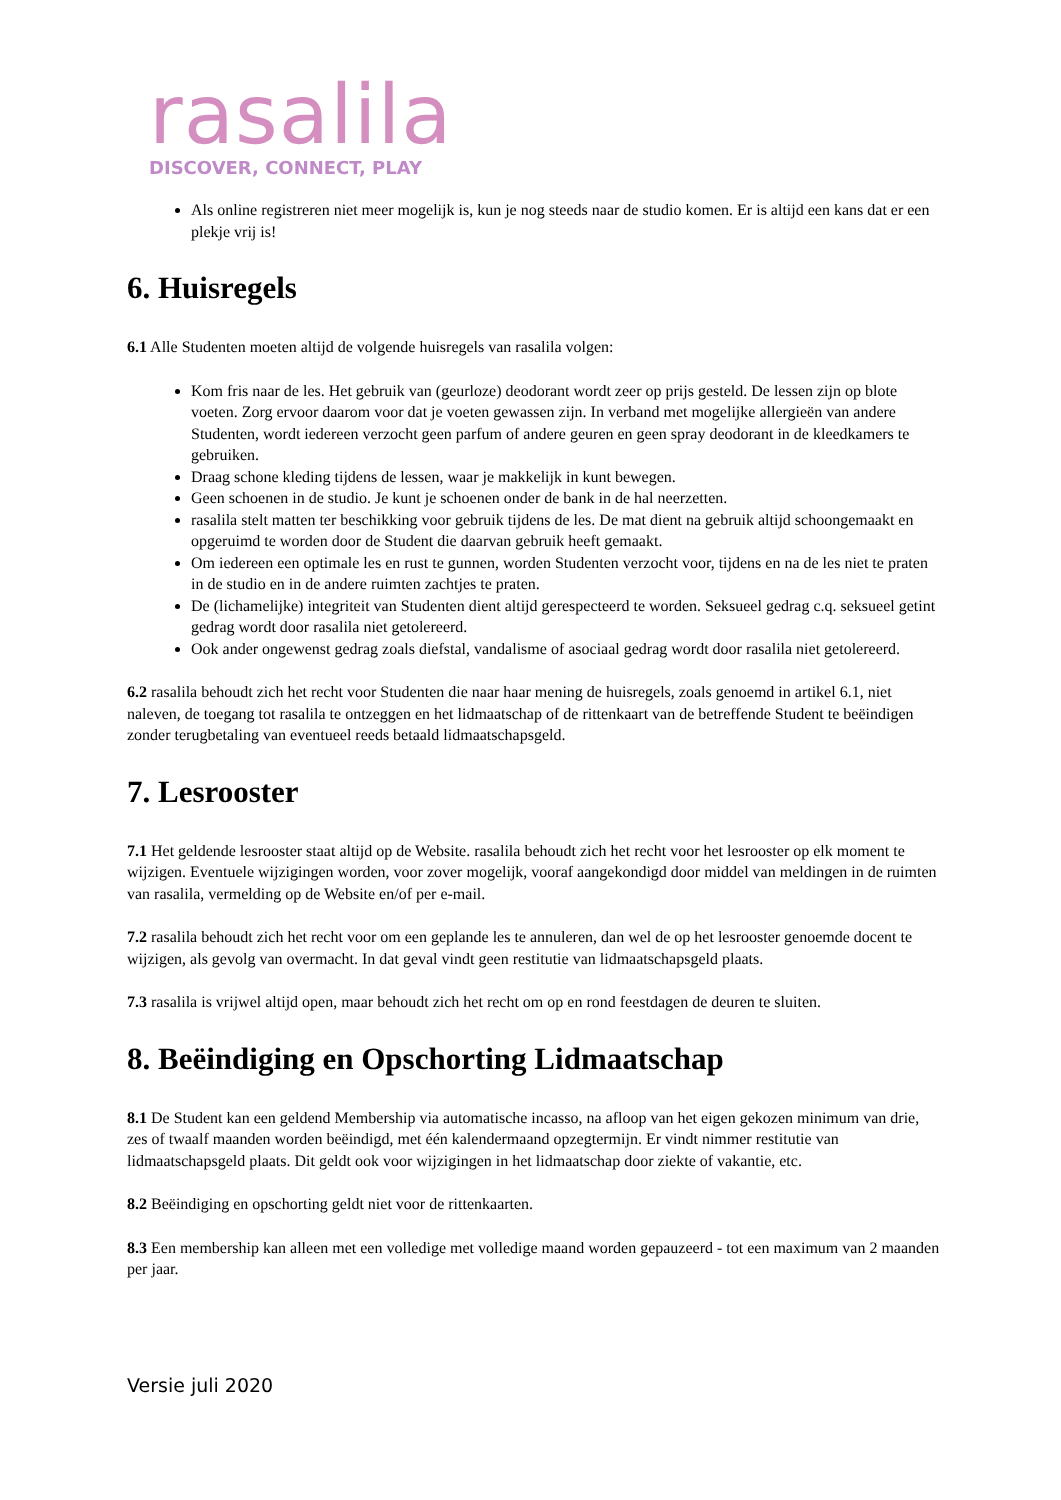rasalila
DISCOVER, CONNECT, PLAY
Als online registreren niet meer mogelijk is, kun je nog steeds naar de studio komen. Er is altijd een kans dat er een plekje vrij is!
6. Huisregels
6.1 Alle Studenten moeten altijd de volgende huisregels van rasalila volgen:
Kom fris naar de les. Het gebruik van (geurloze) deodorant wordt zeer op prijs gesteld. De lessen zijn op blote voeten. Zorg ervoor daarom voor dat je voeten gewassen zijn. In verband met mogelijke allergieën van andere Studenten, wordt iedereen verzocht geen parfum of andere geuren en geen spray deodorant in de kleedkamers te gebruiken.
Draag schone kleding tijdens de lessen, waar je makkelijk in kunt bewegen.
Geen schoenen in de studio. Je kunt je schoenen onder de bank in de hal neerzetten.
rasalila stelt matten ter beschikking voor gebruik tijdens de les. De mat dient na gebruik altijd schoongemaakt en opgeruimd te worden door de Student die daarvan gebruik heeft gemaakt.
Om iedereen een optimale les en rust te gunnen, worden Studenten verzocht voor, tijdens en na de les niet te praten in de studio en in de andere ruimten zachtjes te praten.
De (lichamelijke) integriteit van Studenten dient altijd gerespecteerd te worden. Seksueel gedrag c.q. seksueel getint gedrag wordt door rasalila niet getolereerd.
Ook ander ongewenst gedrag zoals diefstal, vandalisme of asociaal gedrag wordt door rasalila niet getolereerd.
6.2 rasalila behoudt zich het recht voor Studenten die naar haar mening de huisregels, zoals genoemd in artikel 6.1, niet naleven, de toegang tot rasalila te ontzeggen en het lidmaatschap of de rittenkaart van de betreffende Student te beëindigen zonder terugbetaling van eventueel reeds betaald lidmaatschapsgeld.
7. Lesrooster
7.1 Het geldende lesrooster staat altijd op de Website. rasalila behoudt zich het recht voor het lesrooster op elk moment te wijzigen. Eventuele wijzigingen worden, voor zover mogelijk, vooraf aangekondigd door middel van meldingen in de ruimten van rasalila, vermelding op de Website en/of per e-mail.
7.2 rasalila behoudt zich het recht voor om een geplande les te annuleren, dan wel de op het lesrooster genoemde docent te wijzigen, als gevolg van overmacht. In dat geval vindt geen restitutie van lidmaatschapsgeld plaats.
7.3 rasalila is vrijwel altijd open, maar behoudt zich het recht om op en rond feestdagen de deuren te sluiten.
8. Beëindiging en Opschorting Lidmaatschap
8.1 De Student kan een geldend Membership via automatische incasso, na afloop van het eigen gekozen minimum van drie, zes of twaalf maanden worden beëindigd, met één kalendermaand opzegtermijn. Er vindt nimmer restitutie van lidmaatschapsgeld plaats. Dit geldt ook voor wijzigingen in het lidmaatschap door ziekte of vakantie, etc.
8.2 Beëindiging en opschorting geldt niet voor de rittenkaarten.
8.3 Een membership kan alleen met een volledige met volledige maand worden gepauzeerd - tot een maximum van 2 maanden per jaar.
Versie juli 2020